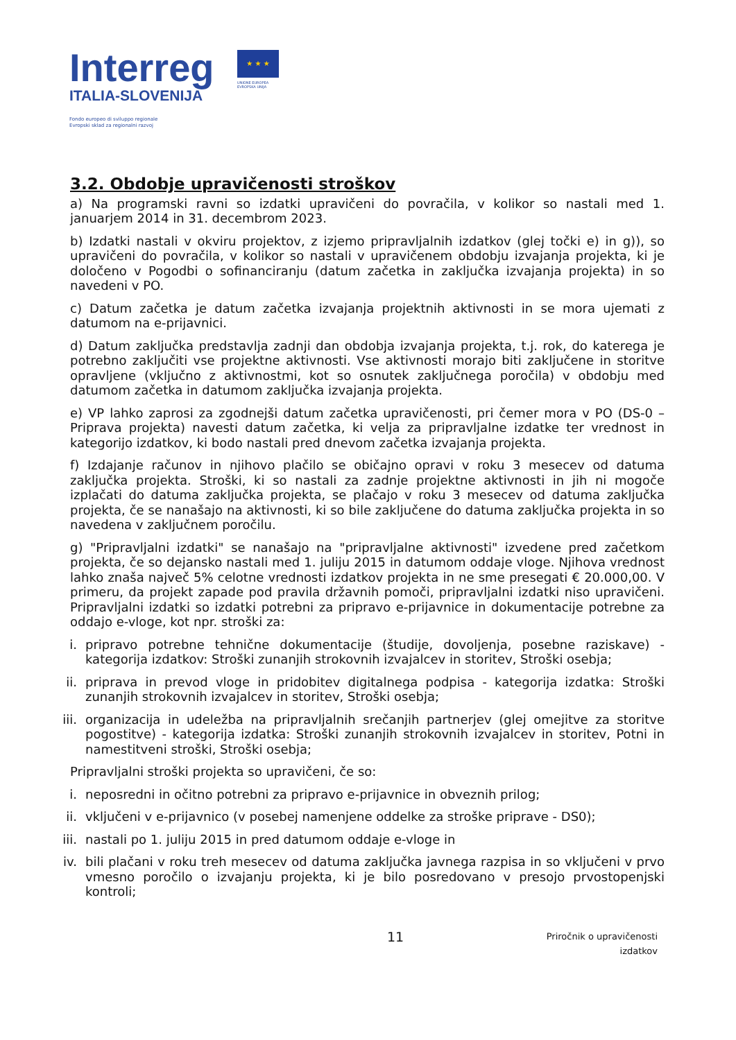Interreg
ITALIA-SLOVENIJA
Fondo europeo di sviluppo regionale
Evropski sklad za regionalni razvoj
★ ★ ★
UNIONE EUROPEA
EVROPSKA UNIJA
3.2. Obdobje upravičenosti stroškov
a) Na programski ravni so izdatki upravičeni do povračila, v kolikor so nastali med 1. januarjem 2014 in 31. decembrom 2023.
b) Izdatki nastali v okviru projektov, z izjemo pripravljalnih izdatkov (glej točki e) in g)), so upravičeni do povračila, v kolikor so nastali v upravičenem obdobju izvajanja projekta, ki je določeno v Pogodbi o sofinanciranju (datum začetka in zaključka izvajanja projekta) in so navedeni v PO.
c) Datum začetka je datum začetka izvajanja projektnih aktivnosti in se mora ujemati z datumom na e-prijavnici.
d) Datum zaključka predstavlja zadnji dan obdobja izvajanja projekta, t.j. rok, do katerega je potrebno zaključiti vse projektne aktivnosti. Vse aktivnosti morajo biti zaključene in storitve opravljene (vključno z aktivnostmi, kot so osnutek zaključnega poročila) v obdobju med datumom začetka in datumom zaključka izvajanja projekta.
e) VP lahko zaprosi za zgodnejši datum začetka upravičenosti, pri čemer mora v PO (DS-0 – Priprava projekta) navesti datum začetka, ki velja za pripravljalne izdatke ter vrednost in kategorijo izdatkov, ki bodo nastali pred dnevom začetka izvajanja projekta.
f) Izdajanje računov in njihovo plačilo se običajno opravi v roku 3 mesecev od datuma zaključka projekta. Stroški, ki so nastali za zadnje projektne aktivnosti in jih ni mogoče izplačati do datuma zaključka projekta, se plačajo v roku 3 mesecev od datuma zaključka projekta, če se nanašajo na aktivnosti, ki so bile zaključene do datuma zaključka projekta in so navedena v zaključnem poročilu.
g) "Pripravljalni izdatki" se nanašajo na "pripravljalne aktivnosti" izvedene pred začetkom projekta, če so dejansko nastali med 1. juliju 2015 in datumom oddaje vloge. Njihova vrednost lahko znaša največ 5% celotne vrednosti izdatkov projekta in ne sme presegati € 20.000,00. V primeru, da projekt zapade pod pravila državnih pomoči, pripravljalni izdatki niso upravičeni. Pripravljalni izdatki so izdatki potrebni za pripravo e-prijavnice in dokumentacije potrebne za oddajo e-vloge, kot npr. stroški za:
i. pripravo potrebne tehnične dokumentacije (študije, dovoljenja, posebne raziskave) - kategorija izdatkov: Stroški zunanjih strokovnih izvajalcev in storitev, Stroški osebja;
ii. priprava in prevod vloge in pridobitev digitalnega podpisa - kategorija izdatka: Stroški zunanjih strokovnih izvajalcev in storitev, Stroški osebja;
iii. organizacija in udeležba na pripravljalnih srečanjih partnerjev (glej omejitve za storitve pogostitve) - kategorija izdatka: Stroški zunanjih strokovnih izvajalcev in storitev, Potni in namestitveni stroški, Stroški osebja;
Pripravljalni stroški projekta so upravičeni, če so:
i. neposredni in očitno potrebni za pripravo e-prijavnice in obveznih prilog;
ii. vključeni v e-prijavnico (v posebej namenjene oddelke za stroške priprave - DS0);
iii. nastali po 1. juliju 2015 in pred datumom oddaje e-vloge in
iv. bili plačani v roku treh mesecev od datuma zaključka javnega razpisa in so vključeni v prvo vmesno poročilo o izvajanju projekta, ki je bilo posredovano v presojo prvostopenjski kontroli;
11 Priročnik o upravičenosti izdatkov